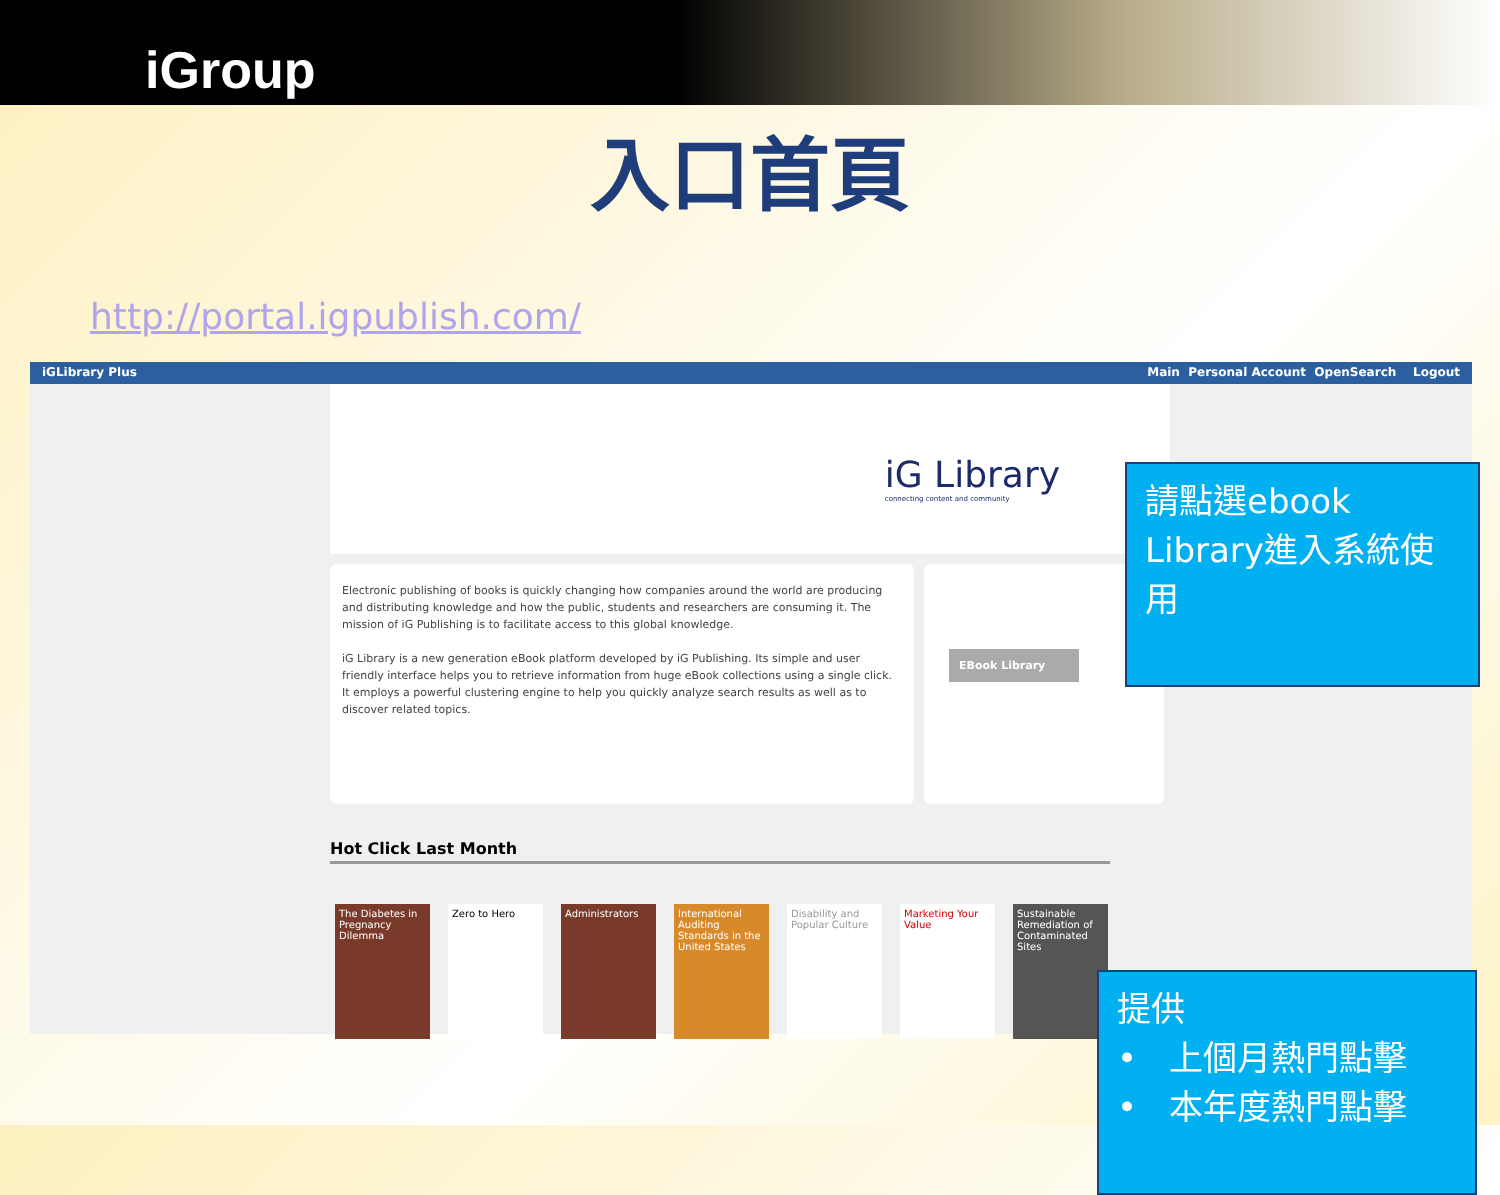iGroup
入口首頁
http://portal.igpublish.com/
iGLibrary Plus Main Personal Account OpenSearch Logout
iG Library
connecting content and community
Electronic publishing of books is quickly changing how companies around the world are producing and distributing knowledge and how the public, students and researchers are consuming it. The mission of iG Publishing is to facilitate access to this global knowledge.
iG Library is a new generation eBook platform developed by iG Publishing. Its simple and user friendly interface helps you to retrieve information from huge eBook collections using a single click. It employs a powerful clustering engine to help you quickly analyze search results as well as to discover related topics.
EBook Library
Hot Click Last Month
The Diabetes in Pregnancy Dilemma
Zero to Hero Administrators International Auditing Standards in the United States
Disability and Popular Culture
Marketing Your Value
Sustainable Remediation of Contaminated Sites
請點選ebook Library進入系統使用
提供
• 上個月熱門點擊
• 本年度熱門點擊